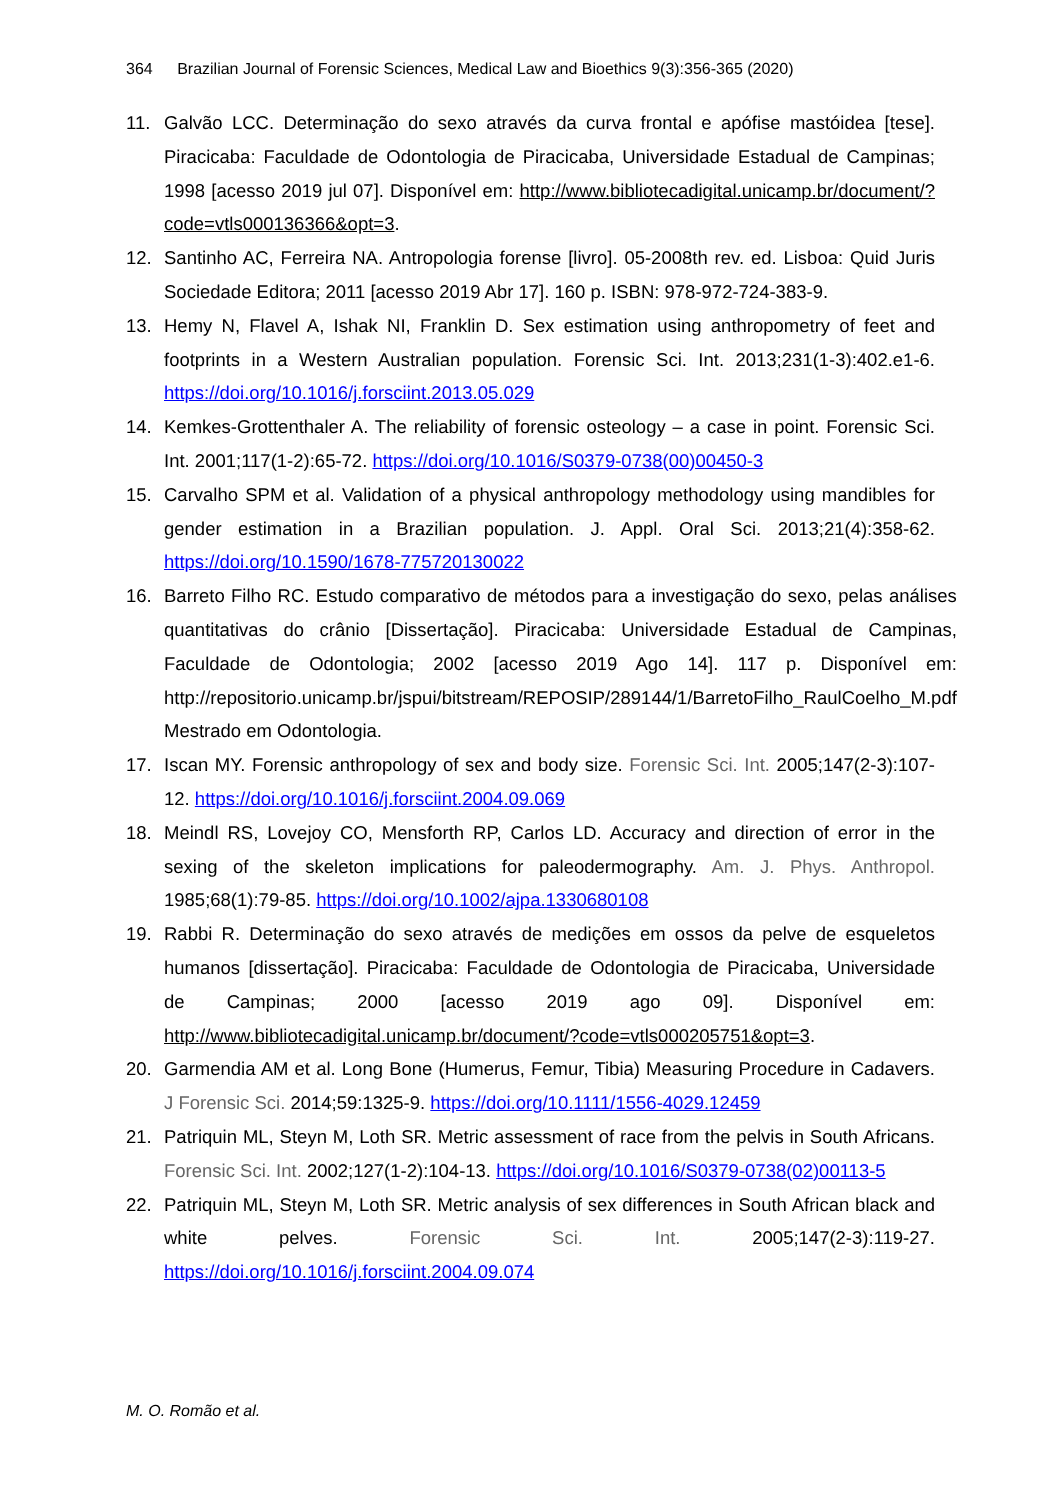364 Brazilian Journal of Forensic Sciences, Medical Law and Bioethics 9(3):356-365 (2020)
11. Galvão LCC. Determinação do sexo através da curva frontal e apófise mastóidea [tese]. Piracicaba: Faculdade de Odontologia de Piracicaba, Universidade Estadual de Campinas; 1998 [acesso 2019 jul 07]. Disponível em: http://www.bibliotecadigital.unicamp.br/document/?code=vtls000136366&opt=3.
12. Santinho AC, Ferreira NA. Antropologia forense [livro]. 05-2008th rev. ed. Lisboa: Quid Juris Sociedade Editora; 2011 [acesso 2019 Abr 17]. 160 p. ISBN: 978-972-724-383-9.
13. Hemy N, Flavel A, Ishak NI, Franklin D. Sex estimation using anthropometry of feet and footprints in a Western Australian population. Forensic Sci. Int. 2013;231(1-3):402.e1-6. https://doi.org/10.1016/j.forsciint.2013.05.029
14. Kemkes-Grottenthaler A. The reliability of forensic osteology – a case in point. Forensic Sci. Int. 2001;117(1-2):65-72. https://doi.org/10.1016/S0379-0738(00)00450-3
15. Carvalho SPM et al. Validation of a physical anthropology methodology using mandibles for gender estimation in a Brazilian population. J. Appl. Oral Sci. 2013;21(4):358-62. https://doi.org/10.1590/1678-775720130022
16. Barreto Filho RC. Estudo comparativo de métodos para a investigação do sexo, pelas análises quantitativas do crânio [Dissertação]. Piracicaba: Universidade Estadual de Campinas, Faculdade de Odontologia; 2002 [acesso 2019 Ago 14]. 117 p. Disponível em: http://repositorio.unicamp.br/jspui/bitstream/REPOSIP/289144/1/BarretoFilho_RaulCoelho_M.pdf Mestrado em Odontologia.
17. Iscan MY. Forensic anthropology of sex and body size. Forensic Sci. Int. 2005;147(2-3):107-12. https://doi.org/10.1016/j.forsciint.2004.09.069
18. Meindl RS, Lovejoy CO, Mensforth RP, Carlos LD. Accuracy and direction of error in the sexing of the skeleton implications for paleodermography. Am. J. Phys. Anthropol. 1985;68(1):79-85. https://doi.org/10.1002/ajpa.1330680108
19. Rabbi R. Determinação do sexo através de medições em ossos da pelve de esqueletos humanos [dissertação]. Piracicaba: Faculdade de Odontologia de Piracicaba, Universidade de Campinas; 2000 [acesso 2019 ago 09]. Disponível em: http://www.bibliotecadigital.unicamp.br/document/?code=vtls000205751&opt=3.
20. Garmendia AM et al. Long Bone (Humerus, Femur, Tibia) Measuring Procedure in Cadavers. J Forensic Sci. 2014;59:1325-9. https://doi.org/10.1111/1556-4029.12459
21. Patriquin ML, Steyn M, Loth SR. Metric assessment of race from the pelvis in South Africans. Forensic Sci. Int. 2002;127(1-2):104-13. https://doi.org/10.1016/S0379-0738(02)00113-5
22. Patriquin ML, Steyn M, Loth SR. Metric analysis of sex differences in South African black and white pelves. Forensic Sci. Int. 2005;147(2-3):119-27. https://doi.org/10.1016/j.forsciint.2004.09.074
M. O. Romão et al.